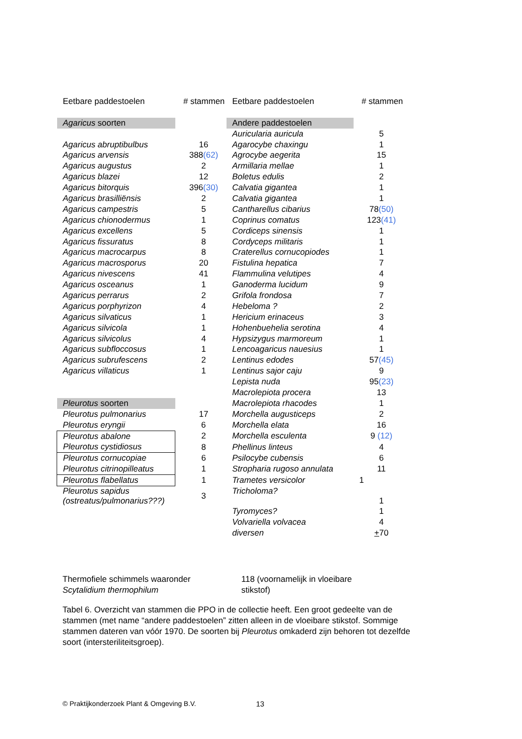| Eetbare paddestoelen | # stammen | Eetbare paddestoelen | # stammen |
| --- | --- | --- | --- |
| Agaricus soorten | | Andere paddestoelen | |
| | | Auricularia auricula | 5 |
| Agaricus abruptibulbus | 16 | Agarocybe chaxingu | 1 |
| Agaricus arvensis | 388 (62) | Agrocybe aegerita | 15 |
| Agaricus augustus | 2 | Armillaria mellae | 1 |
| Agaricus blazei | 12 | Boletus edulis | 2 |
| Agaricus bitorquis | 396 (30) | Calvatia gigantea | 1 |
| Agaricus brasilliënsis | 2 | Calvatia gigantea | 1 |
| Agaricus campestris | 5 | Cantharellus cibarius | 78 (50) |
| Agaricus chionodermus | 1 | Coprinus comatus | 123 (41) |
| Agaricus excellens | 5 | Cordiceps sinensis | 1 |
| Agaricus fissuratus | 8 | Cordyceps militaris | 1 |
| Agaricus macrocarpus | 8 | Craterellus cornucopiodes | 1 |
| Agaricus macrosporus | 20 | Fistulina hepatica | 7 |
| Agaricus nivescens | 41 | Flammulina velutipes | 4 |
| Agaricus osceanus | 1 | Ganoderma lucidum | 9 |
| Agaricus perrarus | 2 | Grifola frondosa | 7 |
| Agaricus porphyrizon | 4 | Hebeloma ? | 2 |
| Agaricus silvaticus | 1 | Hericium erinaceus | 3 |
| Agaricus silvicola | 1 | Hohenbuehelia serotina | 4 |
| Agaricus silvicolus | 4 | Hypsizygus marmoreum | 1 |
| Agaricus subfloccosus | 1 | Lencoagaricus nauesius | 1 |
| Agaricus subrufescens | 2 | Lentinus edodes | 57 (45) |
| Agaricus villaticus | 1 | Lentinus sajor caju | 9 |
| | | Lepista nuda | 95 (23) |
| | | Macrolepiota procera | 13 |
| Pleurotus soorten | | Macrolepiota rhacodes | 1 |
| Pleurotus pulmonarius | 17 | Morchella augusticeps | 2 |
| Pleurotus eryngii | 6 | Morchella elata | 16 |
| Pleurotus abalone | 2 | Morchella esculenta | 9 (12) |
| Pleurotus cystidiosus | 8 | Phellinus linteus | 4 |
| Pleurotus cornucopiae | 6 | Psilocybe cubensis | 6 |
| Pleurotus citrinopilleatus | 1 | Stropharia rugoso annulata | 11 |
| Pleurotus flabellatus | 1 | Trametes versicolor | 1 |
| Pleurotus sapidus (ostreatus/pulmonarius???) | 3 | Tricholoma? | 1 |
| | | Tyromyces? | 1 |
| | | Volvariella volvacea | 4 |
| | | diversen | + 70 |
Thermofiele schimmels waaronder
Scytalidium thermophilum
118 (voornamelijk in vloeibare
stikstof)
Tabel 6. Overzicht van stammen die PPO in de collectie heeft. Een groot gedeelte van de stammen (met name “andere paddestoelen” zitten alleen in de vloeibare stikstof. Sommige stammen dateren van vóór 1970. De soorten bij Pleurotus omkaderd zijn behoren tot dezelfde soort (intersteriliteitsgroep).
© Praktijkonderzoek Plant & Omgeving B.V.
13